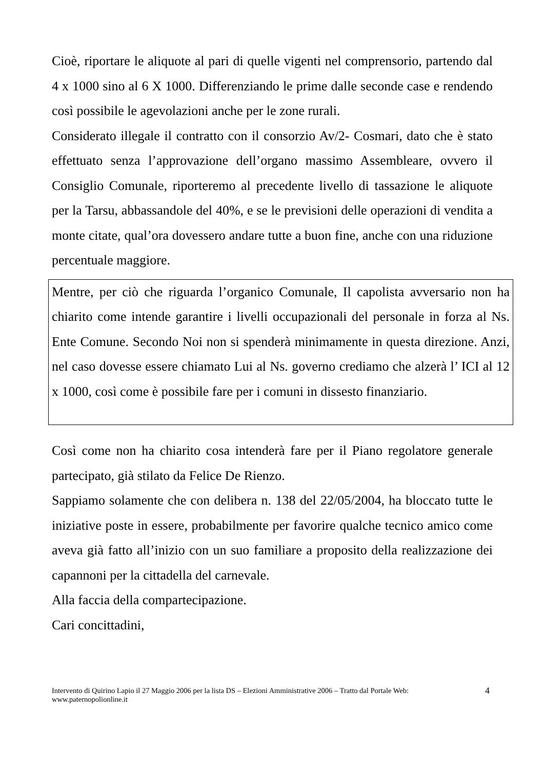Cioè, riportare le aliquote al pari di quelle vigenti nel comprensorio, partendo dal 4 x 1000 sino al 6 X 1000. Differenziando le prime dalle seconde case e rendendo così possibile le agevolazioni anche per le zone rurali.
Considerato illegale il contratto con il consorzio Av/2- Cosmari, dato che è stato effettuato senza l’approvazione dell’organo massimo Assembleare, ovvero il Consiglio Comunale, riporteremo al precedente livello di tassazione le aliquote per la Tarsu, abbassandole del 40%, e se le previsioni delle operazioni di vendita a monte citate, qual’ora dovessero andare tutte a buon fine, anche con una riduzione percentuale maggiore.
Mentre, per ciò che riguarda l’organico Comunale, Il capolista avversario non ha chiarito come intende garantire i livelli occupazionali del personale in forza al Ns. Ente Comune. Secondo Noi non si spenderà minimamente in questa direzione. Anzi, nel caso dovesse essere chiamato Lui al Ns. governo crediamo che alzerà l’ ICI al 12 x 1000, così come è possibile fare per i comuni in dissesto finanziario.
Così come non ha chiarito cosa intenderà fare per il Piano regolatore generale partecipato, già stilato da Felice De Rienzo.
Sappiamo solamente che con delibera n. 138 del 22/05/2004, ha bloccato tutte le iniziative poste in essere, probabilmente per favorire qualche tecnico amico come aveva già fatto all’inizio con un suo familiare a proposito della realizzazione dei capannoni per la cittadella del carnevale.
Alla faccia della compartecipazione.
Cari concittadini,
Intervento di Quirino Lapio il 27 Maggio 2006 per la lista DS – Elezioni Amministrative 2006 – Tratto dal Portale Web: www.paternopolionline.it
4